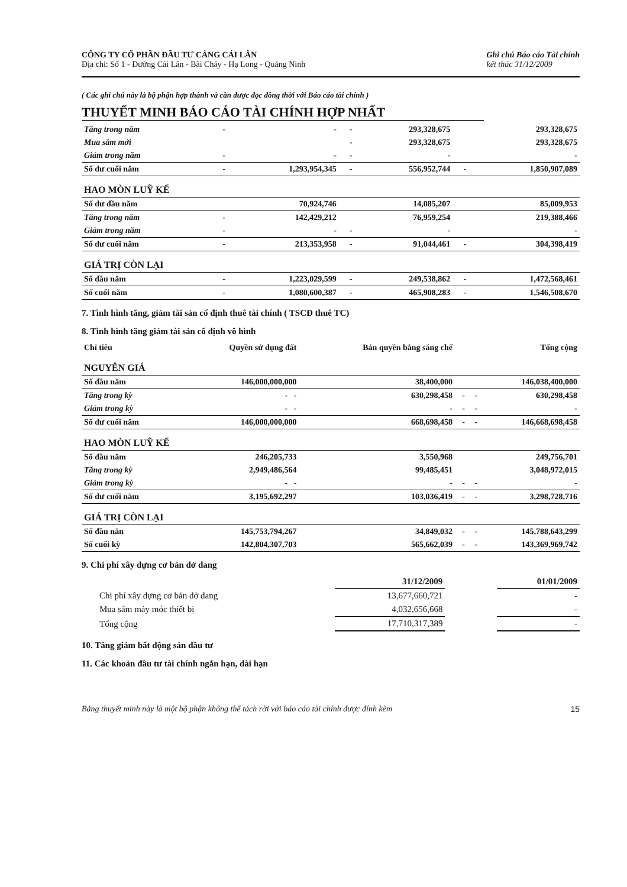CÔNG TY CỔ PHẦN ĐẦU TƯ CẢNG CÁI LÂN
Địa chỉ: Số 1 - Đường Cái Lân - Bãi Cháy - Hạ Long - Quảng Ninh
Ghi chú Báo cáo Tài chính
kết thúc 31/12/2009
( Các ghi chú này là bộ phận hợp thành và cần được đọc đồng thời với Báo cáo tài chính )
THUYẾT MINH BÁO CÁO TÀI CHÍNH HỢP NHẤT
| Tăng trong năm | - | - | - | 293,328,675 | | 293,328,675 |
| Mua sắm mới | | | - | 293,328,675 | | 293,328,675 |
| Giảm trong năm | - | - | - | - | | - |
| Số dư cuối năm | - | 1,293,954,345 | - | 556,952,744 | - | 1,850,907,089 |
| HAO MÒN LUỸ KẾ | | | | | | |
| Số dư đầu năm | | 70,924,746 | | 14,085,207 | | 85,009,953 |
| Tăng trong năm | - | 142,429,212 | | 76,959,254 | | 219,388,466 |
| Giảm trong năm | - | - | - | - | | - |
| Số dư cuối năm | - | 213,353,958 | - | 91,044,461 | - | 304,398,419 |
| GIÁ TRỊ CÒN LẠI | | | | | | |
| Số đầu năm | - | 1,223,029,599 | - | 249,538,862 | - | 1,472,568,461 |
| Số cuối năm | - | 1,080,600,387 | - | 465,908,283 | - | 1,546,508,670 |
7. Tình hình tăng, giảm tài sản cố định thuê tài chính ( TSCĐ thuê TC)
8. Tình hình tăng giảm tài sản cố định vô hình
| Chỉ tiêu | Quyền sử dụng đất | Bản quyền bằng sáng chế | | | Tổng cộng |
| --- | --- | --- | --- | --- | --- |
| NGUYÊN GIÁ | | | | | |
| Số đầu năm | 146,000,000,000 | 38,400,000 | | | 146,038,400,000 |
| Tăng trong kỳ | - - | 630,298,458 | - | - | 630,298,458 |
| Giảm trong kỳ | - - | - | - | - | - |
| Số dư cuối năm | 146,000,000,000 | 668,698,458 | - | - | 146,668,698,458 |
| HAO MÒN LUỸ KẾ | | | | | |
| Số đầu năm | 246,205,733 | 3,550,968 | | | 249,756,701 |
| Tăng trong kỳ | 2,949,486,564 | 99,485,451 | | | 3,048,972,015 |
| Giảm trong kỳ | - - | - | - | - | - |
| Số dư cuối năm | 3,195,692,297 | 103,036,419 | - | - | 3,298,728,716 |
| GIÁ TRỊ CÒN LẠI | | | | | |
| Số đầu năn | 145,753,794,267 | 34,849,032 | - | - | 145,788,643,299 |
| Số cuối kỳ | 142,804,307,703 | 565,662,039 | - | - | 143,369,969,742 |
9. Chi phí xây dựng cơ bản dở dang
| | 31/12/2009 | | 01/01/2009 |
| --- | --- | --- | --- |
| Chi phí xây dựng cơ bản dở dang | 13,677,660,721 | | - |
| Mua sắm máy móc thiết bị | 4,032,656,668 | | - |
| Tổng cộng | 17,710,317,389 | | - |
10. Tăng giảm bất động sản đầu tư
11. Các khoản đầu tư tài chính ngắn hạn, dài hạn
Bảng thuyết minh này là một bộ phận không thể tách rời với báo cáo tài chính được đính kèm 15